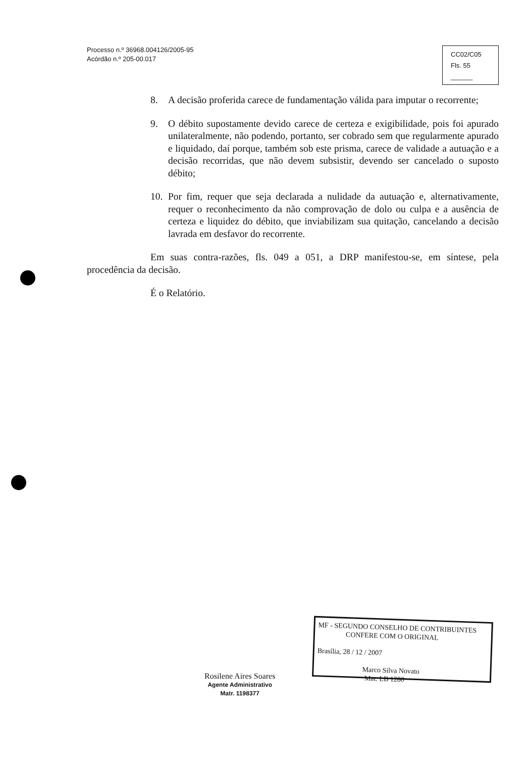Processo n.º 36968.004126/2005-95
Acórdão n.º 205-00.017
CC02/C05
Fls. 55
______
8. A decisão proferida carece de fundamentação válida para imputar o recorrente;
9. O débito supostamente devido carece de certeza e exigibilidade, pois foi apurado unilateralmente, não podendo, portanto, ser cobrado sem que regularmente apurado e liquidado, daí porque, também sob este prisma, carece de validade a autuação e a decisão recorridas, que não devem subsistir, devendo ser cancelado o suposto débito;
10. Por fim, requer que seja declarada a nulidade da autuação e, alternativamente, requer o reconhecimento da não comprovação de dolo ou culpa e a ausência de certeza e liquidez do débito, que inviabilizam sua quitação, cancelando a decisão lavrada em desfavor do recorrente.
Em suas contra-razões, fls. 049 a 051, a DRP manifestou-se, em síntese, pela procedência da decisão.
É o Relatório.
Rosilene Aires Soares
Agente Administrativo
Matr. 1198377
MF - SEGUNDO CONSELHO DE CONTRIBUINTES
CONFERE COM O ORIGINAL
Brasília, 28 / 12 / 2007
Marco Silva Novato
Mat. LB 1280